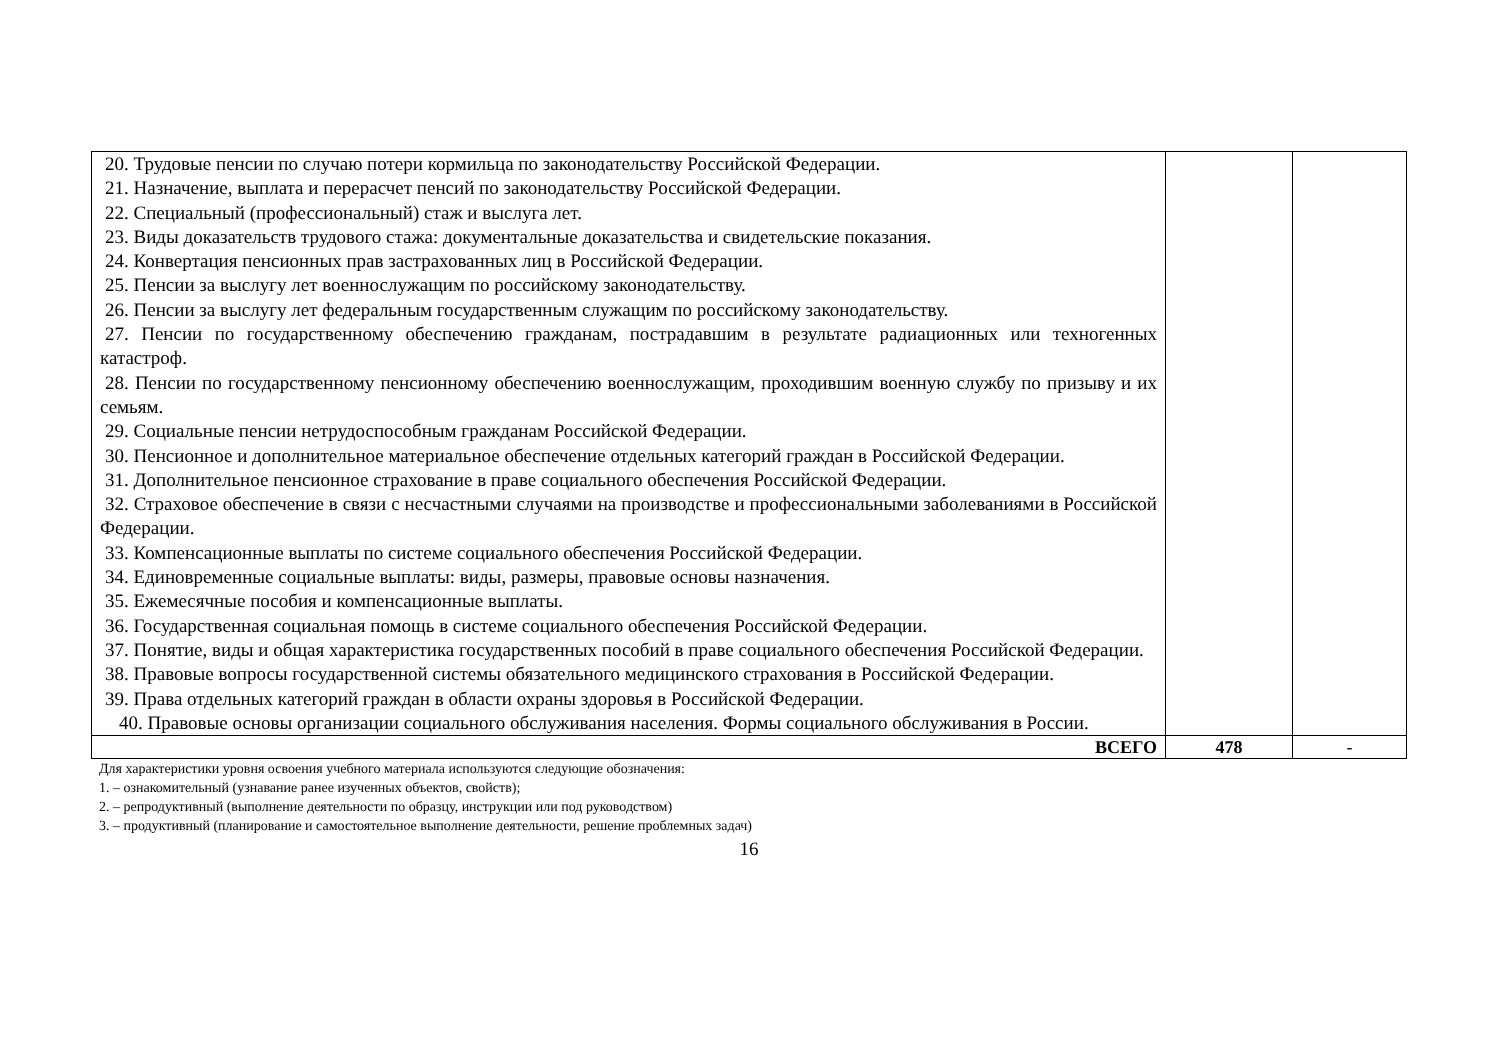| 20. Трудовые пенсии по случаю потери кормильца по законодательству Российской Федерации. 21. Назначение, выплата и перерасчет пенсий по законодательству Российской Федерации. 22. Специальный (профессиональный) стаж и выслуга лет. 23. Виды доказательств трудового стажа: документальные доказательства и свидетельские показания. 24. Конвертация пенсионных прав застрахованных лиц в Российской Федерации. 25. Пенсии за выслугу лет военнослужащим по российскому законодательству. 26. Пенсии за выслугу лет федеральным государственным служащим по российскому законодательству. 27. Пенсии по государственному обеспечению гражданам, пострадавшим в результате радиационных или техногенных катастроф. 28. Пенсии по государственному пенсионному обеспечению военнослужащим, проходившим военную службу по призыву и их семьям. 29. Социальные пенсии нетрудоспособным гражданам Российской Федерации. 30. Пенсионное и дополнительное материальное обеспечение отдельных категорий граждан в Российской Федерации. 31. Дополнительное пенсионное страхование в праве социального обеспечения Российской Федерации. 32. Страховое обеспечение в связи с несчастными случаями на производстве и профессиональными заболеваниями в Российской Федерации. 33. Компенсационные выплаты по системе социального обеспечения Российской Федерации. 34. Единовременные социальные выплаты: виды, размеры, правовые основы назначения. 35. Ежемесячные пособия и компенсационные выплаты. 36. Государственная социальная помощь в системе социального обеспечения Российской Федерации. 37. Понятие, виды и общая характеристика государственных пособий в праве социального обеспечения Российской Федерации. 38. Правовые вопросы государственной системы обязательного медицинского страхования в Российской Федерации. 39. Права отдельных категорий граждан в области охраны здоровья в Российской Федерации. 40. Правовые основы организации социального обслуживания населения. Формы социального обслуживания в России. | | |
| ВСЕГО | 478 | - |
Для характеристики уровня освоения учебного материала используются следующие обозначения:
1. – ознакомительный (узнавание ранее изученных объектов, свойств);
2. – репродуктивный (выполнение деятельности по образцу, инструкции или под руководством)
3. – продуктивный (планирование и самостоятельное выполнение деятельности, решение проблемных задач)
16